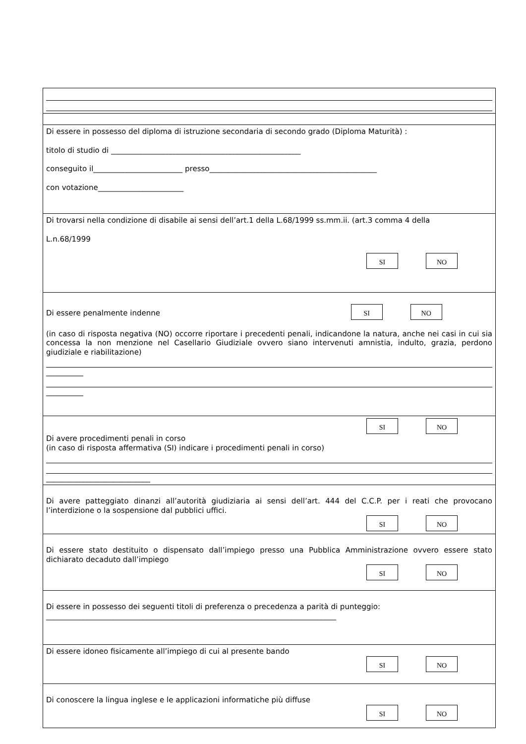| Di essere in possesso del diploma di istruzione secondaria di secondo grado (Diploma Maturità) : titolo di studio di ___________________________________________________ conseguito il________________________ presso_____________________________________________ con votazione_______________________ |
| Di trovarsi nella condizione di disabile ai sensi dell’art.1 della L.68/1999 ss.mm.ii. (art.3 comma 4 della L.n.68/1999 SI NO |
| Di essere penalmente indenne SI NO (in caso di risposta negativa (NO) occorre riportare i precedenti penali, indicandone la natura, anche nei casi in cui sia concessa la non menzione nel Casellario Giudiziale ovvero siano intervenuti amnistia, indulto, grazia, perdono giudiziale e riabilitazione) __________ __________ |
| SI NO Di avere procedimenti penali in corso (in caso di risposta affermativa (SI) indicare i procedimenti penali in corso) ____________________________ |
| Di avere patteggiato dinanzi all’autorità giudiziaria ai sensi dell’art. 444 del C.C.P. per i reati che provocano l’interdizione o la sospensione dal pubblici uffici. SI NO |
| Di essere stato destituito o dispensato dall’impiego presso una Pubblica Amministrazione ovvero essere stato dichiarato decaduto dall’impiego SI NO |
| Di essere in possesso dei seguenti titoli di preferenza o precedenza a parità di punteggio: ______________________________________________________________________________ |
| Di essere idoneo fisicamente all’impiego di cui al presente bando SI NO |
| Di conoscere la lingua inglese e le applicazioni informatiche più diffuse SI NO |